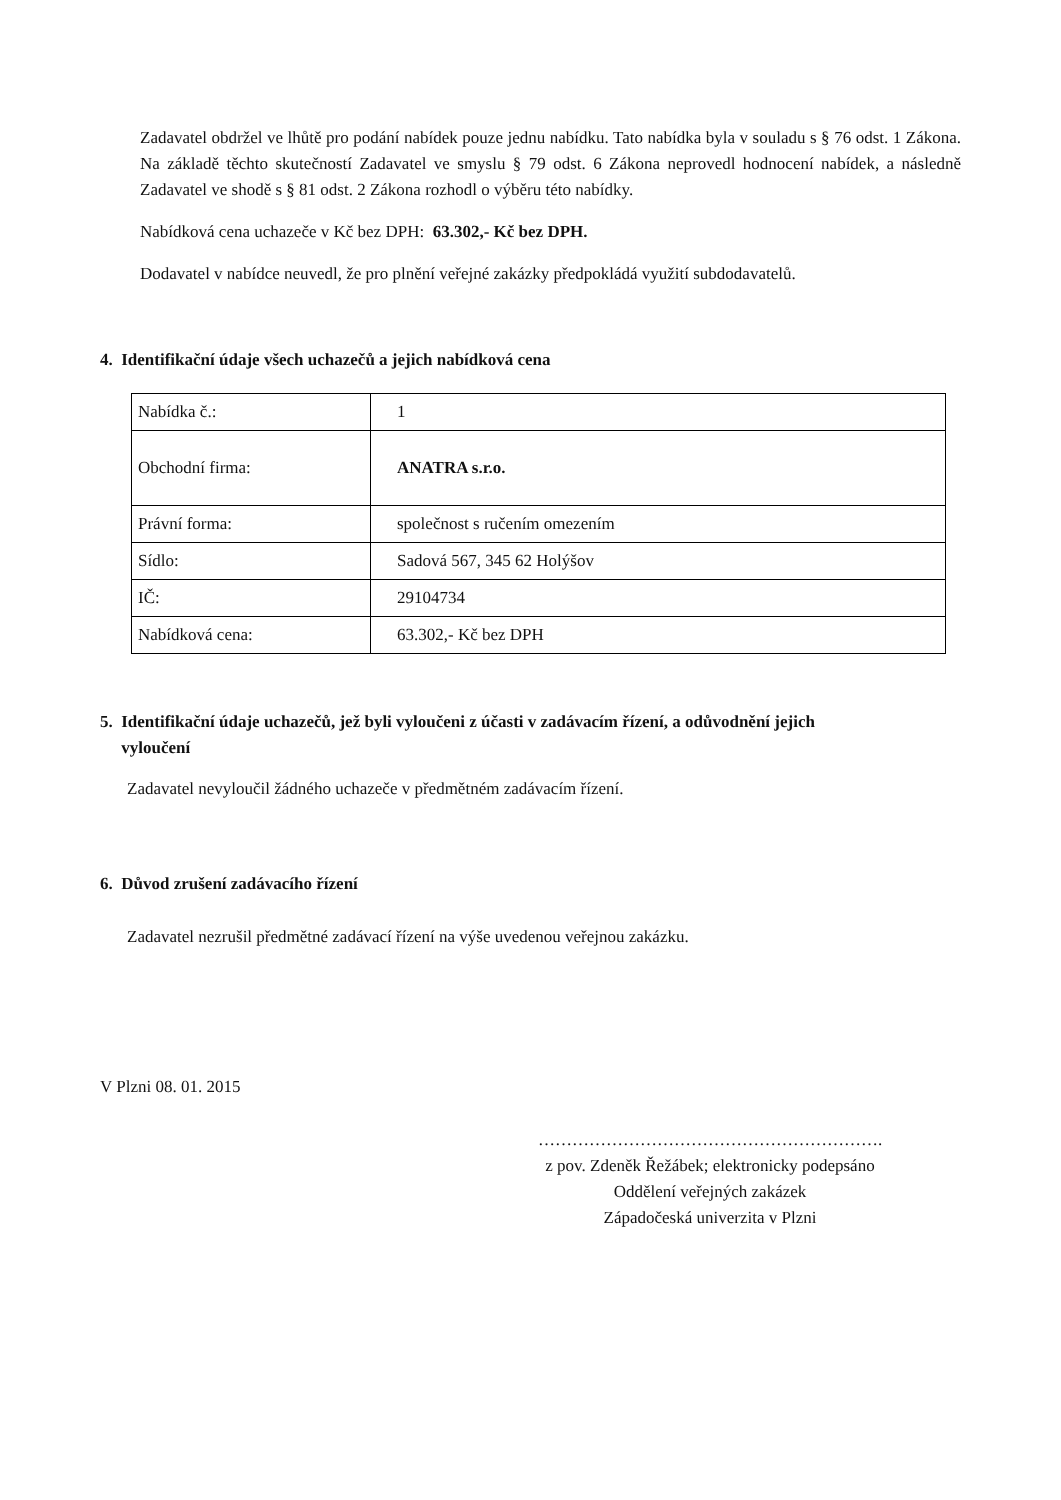Zadavatel obdržel ve lhůtě pro podání nabídek pouze jednu nabídku. Tato nabídka byla v souladu s § 76 odst. 1 Zákona. Na základě těchto skutečností Zadavatel ve smyslu § 79 odst. 6 Zákona neprovedl hodnocení nabídek, a následně Zadavatel ve shodě s § 81 odst. 2 Zákona rozhodl o výběru této nabídky.
Nabídková cena uchazeče v Kč bez DPH: 63.302,- Kč bez DPH.
Dodavatel v nabídce neuvedl, že pro plnění veřejné zakázky předpokládá využití subdodavatelů.
4. Identifikační údaje všech uchazečů a jejich nabídková cena
| Nabídka č.: | 1 |
| Obchodní firma: | ANATRA s.r.o. |
| Právní forma: | společnost s ručením omezením |
| Sídlo: | Sadová 567, 345 62 Holýšov |
| IČ: | 29104734 |
| Nabídková cena: | 63.302,- Kč bez DPH |
5. Identifikační údaje uchazečů, jež byli vyloučeni z účasti v zadávacím řízení, a odůvodnění jejich
vyloučení
Zadavatel nevyloučil žádného uchazeče v předmětném zadávacím řízení.
6. Důvod zrušení zadávacího řízení
Zadavatel nezrušil předmětné zadávací řízení na výše uvedenou veřejnou zakázku.
V Plzni 08. 01. 2015
…………………………………………………….
z pov. Zdeněk Řežábek; elektronicky podepsáno
Oddělení veřejných zakázek
Západočeská univerzita v Plzni